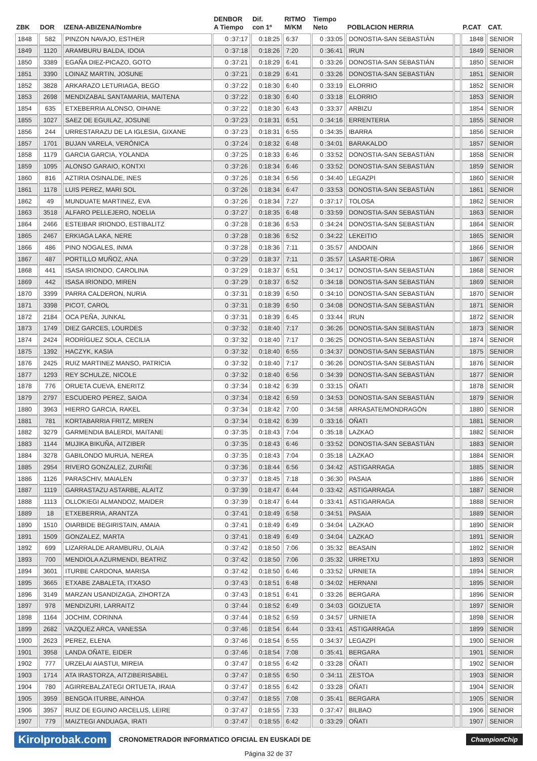| ZBK | DOR | IZENA-ABIZENA/Nombre | DENBOR A Tiempo | Dif. con 1º | RITMO M/KM | Tiempo Neto | POBLACION HERRIA | | P.CAT | CAT. |
| --- | --- | --- | --- | --- | --- | --- | --- | --- | --- | --- |
| 1848 | 582 | PINZON NAVAJO, ESTHER | 0 :37:17 | 0:18:25 | 6:37 | 0 :33:05 | DONOSTIA-SAN SEBASTIÁN | | 1848 | SENIOR |
| 1849 | 1120 | ARAMBURU BALDA, IDOIA | 0 :37:18 | 0:18:26 | 7:20 | 0 :36:41 | IRUN | | 1849 | SENIOR |
| 1850 | 3389 | EGAÑA DIEZ-PICAZO, GOTO | 0 :37:21 | 0:18:29 | 6:41 | 0 :33:26 | DONOSTIA-SAN SEBASTIÁN | | 1850 | SENIOR |
| 1851 | 3390 | LOINAZ MARTIN, JOSUNE | 0 :37:21 | 0:18:29 | 6:41 | 0 :33:26 | DONOSTIA-SAN SEBASTIÁN | | 1851 | SENIOR |
| 1852 | 3828 | ARKARAZO LETURIAGA, BEGO | 0 :37:22 | 0:18:30 | 6:40 | 0 :33:19 | ELORRIO | | 1852 | SENIOR |
| 1853 | 2698 | MENDIZABAL SANTAMARIA, MAITENA | 0 :37:22 | 0:18:30 | 6:40 | 0 :33:18 | ELORRIO | | 1853 | SENIOR |
| 1854 | 635 | ETXEBERRIA ALONSO, OIHANE | 0 :37:22 | 0:18:30 | 6:43 | 0 :33:37 | ARBIZU | | 1854 | SENIOR |
| 1855 | 1027 | SAEZ DE EGUILAZ, JOSUNE | 0 :37:23 | 0:18:31 | 6:51 | 0 :34:16 | ERRENTERIA | | 1855 | SENIOR |
| 1856 | 244 | URRESTARAZU DE LA IGLESIA, GIXANE | 0 :37:23 | 0:18:31 | 6:55 | 0 :34:35 | IBARRA | | 1856 | SENIOR |
| 1857 | 1701 | BUJAN VARELA, VERÓNICA | 0 :37:24 | 0:18:32 | 6:48 | 0 :34:01 | BARAKALDO | | 1857 | SENIOR |
| 1858 | 1179 | GARCIA GARCIA, YOLANDA | 0 :37:25 | 0:18:33 | 6:46 | 0 :33:52 | DONOSTIA-SAN SEBASTIÁN | | 1858 | SENIOR |
| 1859 | 1095 | ALONSO GARAIO, KONTXI | 0 :37:26 | 0:18:34 | 6:46 | 0 :33:52 | DONOSTIA-SAN SEBASTIÁN | | 1859 | SENIOR |
| 1860 | 816 | AZTIRIA OSINALDE, INES | 0 :37:26 | 0:18:34 | 6:56 | 0 :34:40 | LEGAZPI | | 1860 | SENIOR |
| 1861 | 1178 | LUIS PEREZ, MARI SOL | 0 :37:26 | 0:18:34 | 6:47 | 0 :33:53 | DONOSTIA-SAN SEBASTIÁN | | 1861 | SENIOR |
| 1862 | 49 | MUNDUATE MARTINEZ, EVA | 0 :37:26 | 0:18:34 | 7:27 | 0 :37:17 | TOLOSA | | 1862 | SENIOR |
| 1863 | 3518 | ALFARO PELLEJERO, NOELIA | 0 :37:27 | 0:18:35 | 6:48 | 0 :33:59 | DONOSTIA-SAN SEBASTIÁN | | 1863 | SENIOR |
| 1864 | 2466 | ESTEIBAR IRIONDO, ESTIBALITZ | 0 :37:28 | 0:18:36 | 6:53 | 0 :34:24 | DONOSTIA-SAN SEBASTIÁN | | 1864 | SENIOR |
| 1865 | 2467 | ERKIAGA LAKA, NERE | 0 :37:28 | 0:18:36 | 6:52 | 0 :34:22 | LEKEITIO | | 1865 | SENIOR |
| 1866 | 486 | PINO NOGALES, INMA | 0 :37:28 | 0:18:36 | 7:11 | 0 :35:57 | ANDOAIN | | 1866 | SENIOR |
| 1867 | 487 | PORTILLO MUÑOZ, ANA | 0 :37:29 | 0:18:37 | 7:11 | 0 :35:57 | LASARTE-ORIA | | 1867 | SENIOR |
| 1868 | 441 | ISASA IRIONDO, CAROLINA | 0 :37:29 | 0:18:37 | 6:51 | 0 :34:17 | DONOSTIA-SAN SEBASTIÁN | | 1868 | SENIOR |
| 1869 | 442 | ISASA IRIONDO, MIREN | 0 :37:29 | 0:18:37 | 6:52 | 0 :34:18 | DONOSTIA-SAN SEBASTIÁN | | 1869 | SENIOR |
| 1870 | 3399 | PARRA CALDERON, NURIA | 0 :37:31 | 0:18:39 | 6:50 | 0 :34:10 | DONOSTIA-SAN SEBASTIÁN | | 1870 | SENIOR |
| 1871 | 3398 | PICOT, CAROL | 0 :37:31 | 0:18:39 | 6:50 | 0 :34:08 | DONOSTIA-SAN SEBASTIÁN | | 1871 | SENIOR |
| 1872 | 2184 | OCA PEÑA, JUNKAL | 0 :37:31 | 0:18:39 | 6:45 | 0 :33:44 | IRUN | | 1872 | SENIOR |
| 1873 | 1749 | DIEZ GARCES, LOURDES | 0 :37:32 | 0:18:40 | 7:17 | 0 :36:26 | DONOSTIA-SAN SEBASTIÁN | | 1873 | SENIOR |
| 1874 | 2424 | RODRÍGUEZ SOLA, CECILIA | 0 :37:32 | 0:18:40 | 7:17 | 0 :36:25 | DONOSTIA-SAN SEBASTIÁN | | 1874 | SENIOR |
| 1875 | 1392 | HACZYK, KASIA | 0 :37:32 | 0:18:40 | 6:55 | 0 :34:37 | DONOSTIA-SAN SEBASTIÁN | | 1875 | SENIOR |
| 1876 | 2425 | RUIZ MARTINEZ MANSO, PATRICIA | 0 :37:32 | 0:18:40 | 7:17 | 0 :36:26 | DONOSTIA-SAN SEBASTIÁN | | 1876 | SENIOR |
| 1877 | 1293 | REY SCHULZE, NICOLE | 0 :37:32 | 0:18:40 | 6:56 | 0 :34:39 | DONOSTIA-SAN SEBASTIÁN | | 1877 | SENIOR |
| 1878 | 776 | ORUETA CUEVA, ENERITZ | 0 :37:34 | 0:18:42 | 6:39 | 0 :33:15 | OÑATI | | 1878 | SENIOR |
| 1879 | 2797 | ESCUDERO PEREZ, SAIOA | 0 :37:34 | 0:18:42 | 6:59 | 0 :34:53 | DONOSTIA-SAN SEBASTIÁN | | 1879 | SENIOR |
| 1880 | 3963 | HIERRO GARCIA, RAKEL | 0 :37:34 | 0:18:42 | 7:00 | 0 :34:58 | ARRASATE/MONDRAGÓN | | 1880 | SENIOR |
| 1881 | 781 | KORTABARRIA FRITZ, MIREN | 0 :37:34 | 0:18:42 | 6:39 | 0 :33:16 | OÑATI | | 1881 | SENIOR |
| 1882 | 3279 | GARMENDIA BALERDI, MAITANE | 0 :37:35 | 0:18:43 | 7:04 | 0 :35:18 | LAZKAO | | 1882 | SENIOR |
| 1883 | 1144 | MUJIKA BIKUÑA, AITZIBER | 0 :37:35 | 0:18:43 | 6:46 | 0 :33:52 | DONOSTIA-SAN SEBASTIÁN | | 1883 | SENIOR |
| 1884 | 3278 | GABILONDO MURUA, NEREA | 0 :37:35 | 0:18:43 | 7:04 | 0 :35:18 | LAZKAO | | 1884 | SENIOR |
| 1885 | 2954 | RIVERO GONZALEZ, ZURIÑE | 0 :37:36 | 0:18:44 | 6:56 | 0 :34:42 | ASTIGARRAGA | | 1885 | SENIOR |
| 1886 | 1126 | PARASCHIV, MAIALEN | 0 :37:37 | 0:18:45 | 7:18 | 0 :36:30 | PASAIA | | 1886 | SENIOR |
| 1887 | 1119 | GARRASTAZU ASTARBE, ALAITZ | 0 :37:39 | 0:18:47 | 6:44 | 0 :33:42 | ASTIGARRAGA | | 1887 | SENIOR |
| 1888 | 1113 | OLLOKIEGI ALMANDOZ, MAIDER | 0 :37:39 | 0:18:47 | 6:44 | 0 :33:41 | ASTIGARRAGA | | 1888 | SENIOR |
| 1889 | 18 | ETXEBERRIA, ARANTZA | 0 :37:41 | 0:18:49 | 6:58 | 0 :34:51 | PASAIA | | 1889 | SENIOR |
| 1890 | 1510 | OIARBIDE BEGIRISTAIN, AMAIA | 0 :37:41 | 0:18:49 | 6:49 | 0 :34:04 | LAZKAO | | 1890 | SENIOR |
| 1891 | 1509 | GONZALEZ, MARTA | 0 :37:41 | 0:18:49 | 6:49 | 0 :34:04 | LAZKAO | | 1891 | SENIOR |
| 1892 | 699 | LIZARRALDE ARAMBURU, OLAIA | 0 :37:42 | 0:18:50 | 7:06 | 0 :35:32 | BEASAIN | | 1892 | SENIOR |
| 1893 | 700 | MENDIOLA AZURMENDI, BEATRIZ | 0 :37:42 | 0:18:50 | 7:06 | 0 :35:32 | URRETXU | | 1893 | SENIOR |
| 1894 | 3601 | ITURBE CARDONA, MARISA | 0 :37:42 | 0:18:50 | 6:46 | 0 :33:52 | URNIETA | | 1894 | SENIOR |
| 1895 | 3665 | ETXABE ZABALETA, ITXASO | 0 :37:43 | 0:18:51 | 6:48 | 0 :34:02 | HERNANI | | 1895 | SENIOR |
| 1896 | 3149 | MARZAN USANDIZAGA, ZIHORTZA | 0 :37:43 | 0:18:51 | 6:41 | 0 :33:26 | BERGARA | | 1896 | SENIOR |
| 1897 | 978 | MENDIZURI, LARRAITZ | 0 :37:44 | 0:18:52 | 6:49 | 0 :34:03 | GOIZUETA | | 1897 | SENIOR |
| 1898 | 1164 | JOCHIM, CORINNA | 0 :37:44 | 0:18:52 | 6:59 | 0 :34:57 | URNIETA | | 1898 | SENIOR |
| 1899 | 2682 | VAZQUEZ ARCA, VANESSA | 0 :37:46 | 0:18:54 | 6:44 | 0 :33:41 | ASTIGARRAGA | | 1899 | SENIOR |
| 1900 | 2623 | PEREZ, ELENA | 0 :37:46 | 0:18:54 | 6:55 | 0 :34:37 | LEGAZPI | | 1900 | SENIOR |
| 1901 | 3958 | LANDA OÑATE, EIDER | 0 :37:46 | 0:18:54 | 7:08 | 0 :35:41 | BERGARA | | 1901 | SENIOR |
| 1902 | 777 | URZELAI AIASTUI, MIREIA | 0 :37:47 | 0:18:55 | 6:42 | 0 :33:28 | OÑATI | | 1902 | SENIOR |
| 1903 | 1714 | ATA IRASTORZA, AITZIBERISABEL | 0 :37:47 | 0:18:55 | 6:50 | 0 :34:11 | ZESTOA | | 1903 | SENIOR |
| 1904 | 780 | AGIRREBALZATEGI ORTUETA, IRAIA | 0 :37:47 | 0:18:55 | 6:42 | 0 :33:28 | OÑATI | | 1904 | SENIOR |
| 1905 | 3959 | BENGOA ITURBE, AINHOA | 0 :37:47 | 0:18:55 | 7:08 | 0 :35:41 | BERGARA | | 1905 | SENIOR |
| 1906 | 3957 | RUIZ DE EGUINO ARCELUS, LEIRE | 0 :37:47 | 0:18:55 | 7:33 | 0 :37:47 | BILBAO | | 1906 | SENIOR |
| 1907 | 779 | MAIZTEGI ANDUAGA, IRATI | 0 :37:47 | 0:18:55 | 6:42 | 0 :33:29 | OÑATI | | 1907 | SENIOR |
Kirolprobak.com CRONOMETRADOR INFORMATICO OFICIAL EN EUSKADI DE ChampionChip
Página 32 de 37